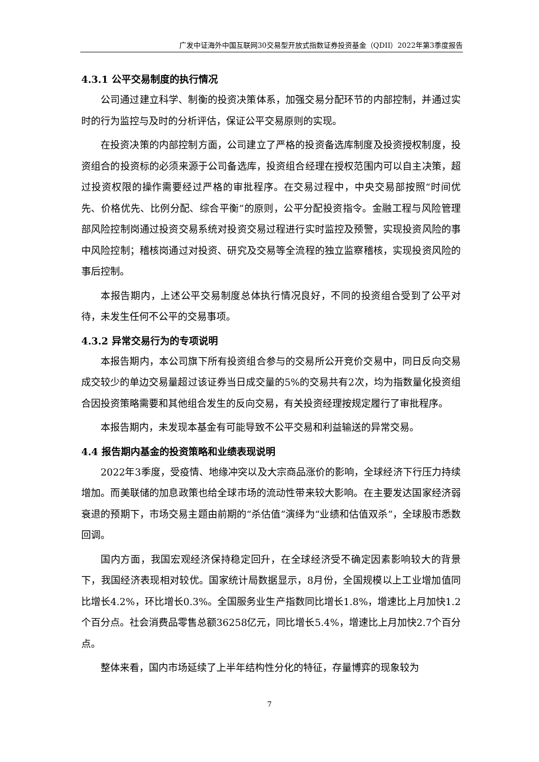广发中证海外中国互联网30交易型开放式指数证券投资基金（QDII）2022年第3季度报告
4.3.1 公平交易制度的执行情况
公司通过建立科学、制衡的投资决策体系，加强交易分配环节的内部控制，并通过实时的行为监控与及时的分析评估，保证公平交易原则的实现。
在投资决策的内部控制方面，公司建立了严格的投资备选库制度及投资授权制度，投资组合的投资标的必须来源于公司备选库，投资组合经理在授权范围内可以自主决策，超过投资权限的操作需要经过严格的审批程序。在交易过程中，中央交易部按照“时间优先、价格优先、比例分配、综合平衡”的原则，公平分配投资指令。金融工程与风险管理部风险控制岗通过投资交易系统对投资交易过程进行实时监控及预警，实现投资风险的事中风险控制；稽核岗通过对投资、研究及交易等全流程的独立监察稽核，实现投资风险的事后控制。
本报告期内，上述公平交易制度总体执行情况良好，不同的投资组合受到了公平对待，未发生任何不公平的交易事项。
4.3.2 异常交易行为的专项说明
本报告期内，本公司旗下所有投资组合参与的交易所公开竞价交易中，同日反向交易成交较少的单边交易量超过该证券当日成交量的5%的交易共有2次，均为指数量化投资组合因投资策略需要和其他组合发生的反向交易，有关投资经理按规定履行了审批程序。
本报告期内，未发现本基金有可能导致不公平交易和利益输送的异常交易。
4.4 报告期内基金的投资策略和业绩表现说明
2022年3季度，受疫情、地缘冲突以及大宗商品涨价的影响，全球经济下行压力持续增加。而美联储的加息政策也给全球市场的流动性带来较大影响。在主要发达国家经济弱衰退的预期下，市场交易主题由前期的“杀估值”演绎为“业绩和估值双杀”，全球股市悉数回调。
国内方面，我国宏观经济保持稳定回升，在全球经济受不确定因素影响较大的背景下，我国经济表现相对较优。国家统计局数据显示，8月份，全国规模以上工业增加值同比增长4.2%，环比增长0.3%。全国服务业生产指数同比增长1.8%，增速比上月加快1.2个百分点。社会消费品零售总额36258亿元，同比增长5.4%，增速比上月加快2.7个百分点。
整体来看，国内市场延续了上半年结构性分化的特征，存量博弈的现象较为
7